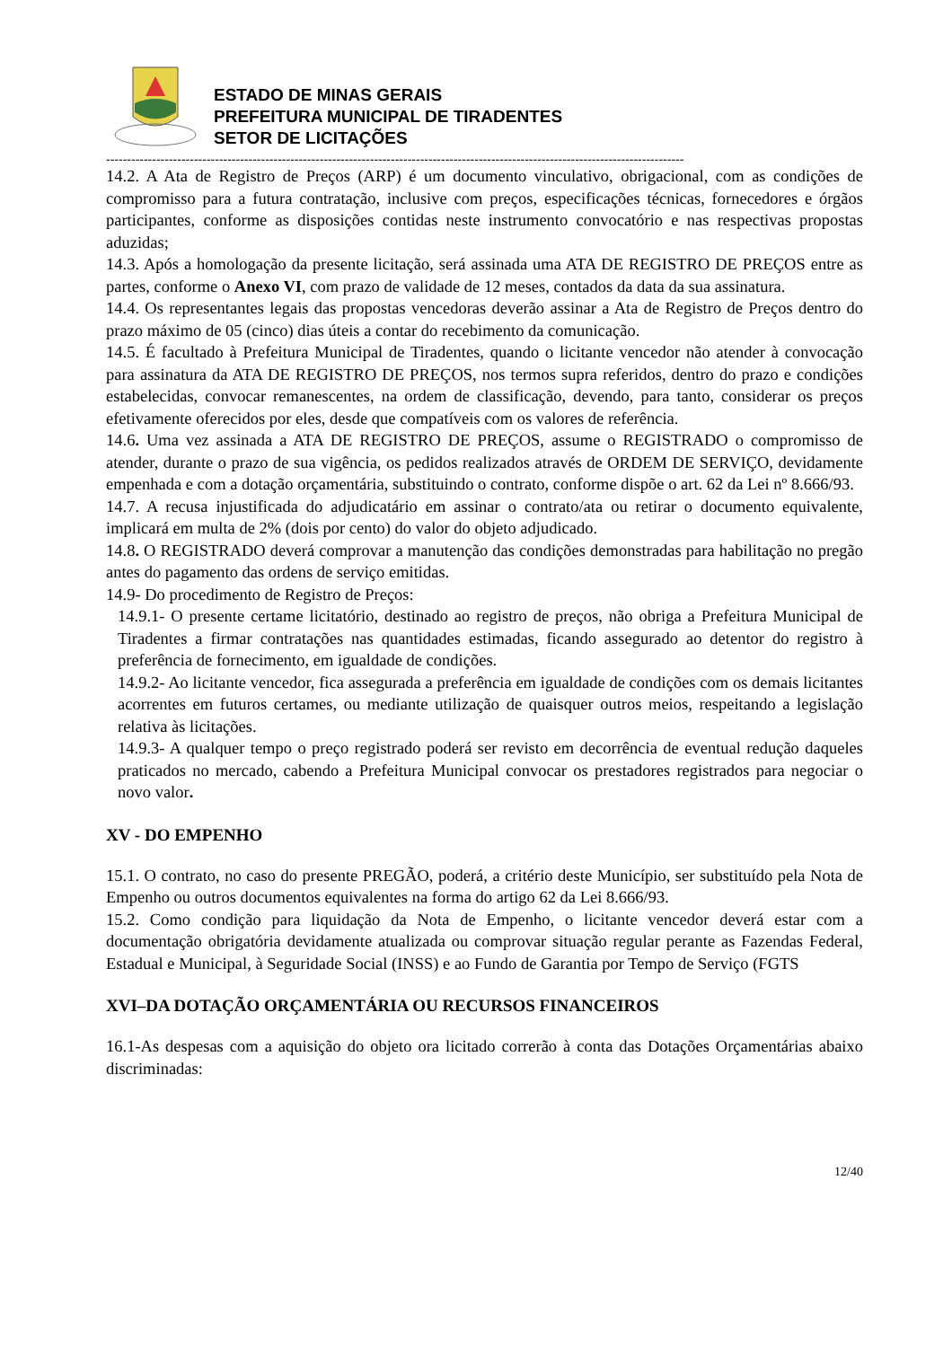ESTADO DE MINAS GERAIS
PREFEITURA MUNICIPAL DE TIRADENTES
SETOR DE LICITAÇÕES
------------------------------------------------------------------------------------------------------------------------------------------
14.2. A Ata de Registro de Preços (ARP) é um documento vinculativo, obrigacional, com as condições de compromisso para a futura contratação, inclusive com preços, especificações técnicas, fornecedores e órgãos participantes, conforme as disposições contidas neste instrumento convocatório e nas respectivas propostas aduzidas;
14.3. Após a homologação da presente licitação, será assinada uma ATA DE REGISTRO DE PREÇOS entre as partes, conforme o Anexo VI, com prazo de validade de 12 meses, contados da data da sua assinatura.
14.4. Os representantes legais das propostas vencedoras deverão assinar a Ata de Registro de Preços dentro do prazo máximo de 05 (cinco) dias úteis a contar do recebimento da comunicação.
14.5. É facultado à Prefeitura Municipal de Tiradentes, quando o licitante vencedor não atender à convocação para assinatura da ATA DE REGISTRO DE PREÇOS, nos termos supra referidos, dentro do prazo e condições estabelecidas, convocar remanescentes, na ordem de classificação, devendo, para tanto, considerar os preços efetivamente oferecidos por eles, desde que compatíveis com os valores de referência.
14.6. Uma vez assinada a ATA DE REGISTRO DE PREÇOS, assume o REGISTRADO o compromisso de atender, durante o prazo de sua vigência, os pedidos realizados através de ORDEM DE SERVIÇO, devidamente empenhada e com a dotação orçamentária, substituindo o contrato, conforme dispõe o art. 62 da Lei nº 8.666/93.
14.7. A recusa injustificada do adjudicatário em assinar o contrato/ata ou retirar o documento equivalente, implicará em multa de 2% (dois por cento) do valor do objeto adjudicado.
14.8. O REGISTRADO deverá comprovar a manutenção das condições demonstradas para habilitação no pregão antes do pagamento das ordens de serviço emitidas.
14.9- Do procedimento de Registro de Preços:
14.9.1- O presente certame licitatório, destinado ao registro de preços, não obriga a Prefeitura Municipal de Tiradentes a firmar contratações nas quantidades estimadas, ficando assegurado ao detentor do registro à preferência de fornecimento, em igualdade de condições.
14.9.2- Ao licitante vencedor, fica assegurada a preferência em igualdade de condições com os demais licitantes acorrentes em futuros certames, ou mediante utilização de quaisquer outros meios, respeitando a legislação relativa às licitações.
14.9.3- A qualquer tempo o preço registrado poderá ser revisto em decorrência de eventual redução daqueles praticados no mercado, cabendo a Prefeitura Municipal convocar os prestadores registrados para negociar o novo valor.
XV - DO EMPENHO
15.1. O contrato, no caso do presente PREGÃO, poderá, a critério deste Município, ser substituído pela Nota de Empenho ou outros documentos equivalentes na forma do artigo 62 da Lei 8.666/93.
15.2. Como condição para liquidação da Nota de Empenho, o licitante vencedor deverá estar com a documentação obrigatória devidamente atualizada ou comprovar situação regular perante as Fazendas Federal, Estadual e Municipal, à Seguridade Social (INSS) e ao Fundo de Garantia por Tempo de Serviço (FGTS
XVI–DA DOTAÇÃO ORÇAMENTÁRIA OU RECURSOS FINANCEIROS
16.1-As despesas com a aquisição do objeto ora licitado correrão à conta das Dotações Orçamentárias abaixo discriminadas:
12/40